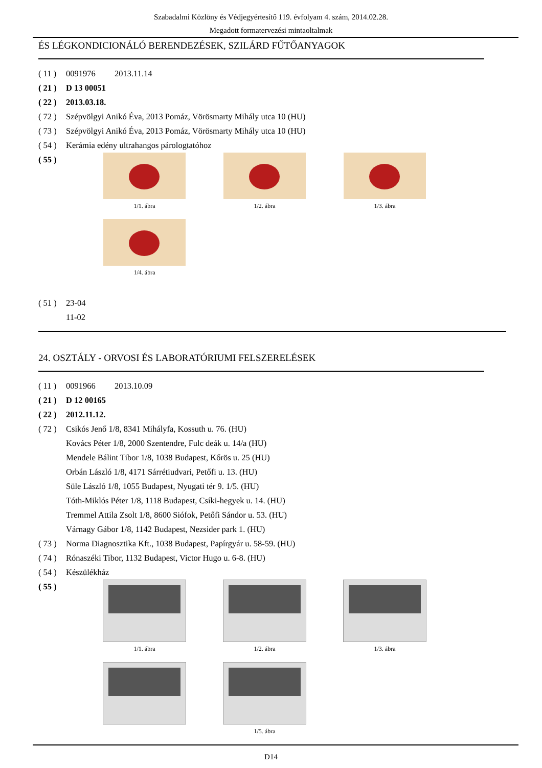Szabadalmi Közlöny és Védjegyértesítő 119. évfolyam 4. szám, 2014.02.28.
Megadott formatervezési mintaoltalmak
ÉS LÉGKONDICIONÁLÓ BERENDEZÉSEK, SZILÁRD FŰTŐANYAGOK
( 11 ) 0091976 2013.11.14
( 21 ) D 13 00051
( 22 ) 2013.03.18.
( 72 ) Szépvölgyi Anikó Éva, 2013 Pomáz, Vörösmarty Mihály utca 10 (HU)
( 73 ) Szépvölgyi Anikó Éva, 2013 Pomáz, Vörösmarty Mihály utca 10 (HU)
( 54 ) Kerámia edény ultrahangos párologtatóhoz
( 55 )
1/1. ábra
1/2. ábra
1/3. ábra
1/4. ábra
( 51 ) 23-04
11-02
24. OSZTÁLY - ORVOSI ÉS LABORATÓRIUMI FELSZERELÉSEK
( 11 ) 0091966 2013.10.09
( 21 ) D 12 00165
( 22 ) 2012.11.12.
( 72 ) Csikós Jenő 1/8, 8341 Mihályfa, Kossuth u. 76. (HU)
Kovács Péter 1/8, 2000 Szentendre, Fulc deák u. 14/a (HU)
Mendele Bálint Tibor 1/8, 1038 Budapest, Kőrös u. 25 (HU)
Orbán László 1/8, 4171 Sárrétiudvari, Petőfi u. 13. (HU)
Süle László 1/8, 1055 Budapest, Nyugati tér 9. 1/5. (HU)
Tóth-Miklós Péter 1/8, 1118 Budapest, Csíki-hegyek u. 14. (HU)
Tremmel Attila Zsolt 1/8, 8600 Siófok, Petőfi Sándor u. 53. (HU)
Várnagy Gábor 1/8, 1142 Budapest, Nezsider park 1. (HU)
( 73 ) Norma Diagnosztika Kft., 1038 Budapest, Papírgyár u. 58-59. (HU)
( 74 ) Rónaszéki Tibor, 1132 Budapest, Victor Hugo u. 6-8. (HU)
( 54 ) Készülékház
( 55 )
1/1. ábra
1/2. ábra
1/3. ábra
1/5. ábra
D14